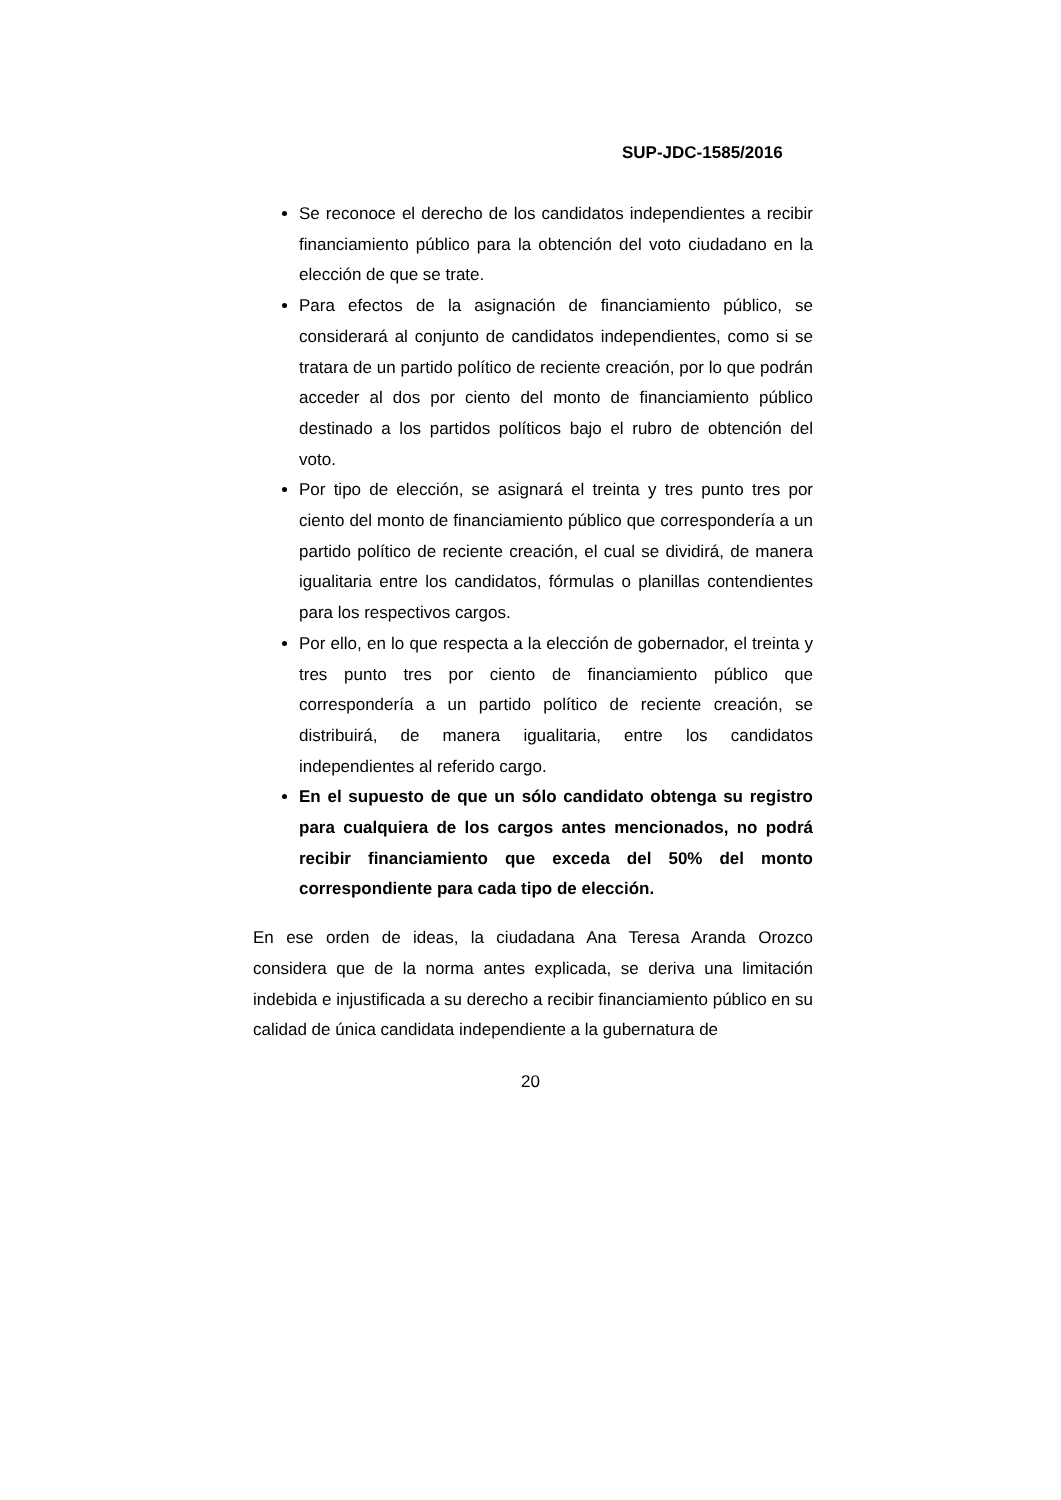SUP-JDC-1585/2016
Se reconoce el derecho de los candidatos independientes a recibir financiamiento público para la obtención del voto ciudadano en la elección de que se trate.
Para efectos de la asignación de financiamiento público, se considerará al conjunto de candidatos independientes, como si se tratara de un partido político de reciente creación, por lo que podrán acceder al dos por ciento del monto de financiamiento público destinado a los partidos políticos bajo el rubro de obtención del voto.
Por tipo de elección, se asignará el treinta y tres punto tres por ciento del monto de financiamiento público que correspondería a un partido político de reciente creación, el cual se dividirá, de manera igualitaria entre los candidatos, fórmulas o planillas contendientes para los respectivos cargos.
Por ello, en lo que respecta a la elección de gobernador, el treinta y tres punto tres por ciento de financiamiento público que correspondería a un partido político de reciente creación, se distribuirá, de manera igualitaria, entre los candidatos independientes al referido cargo.
En el supuesto de que un sólo candidato obtenga su registro para cualquiera de los cargos antes mencionados, no podrá recibir financiamiento que exceda del 50% del monto correspondiente para cada tipo de elección.
En ese orden de ideas, la ciudadana Ana Teresa Aranda Orozco considera que de la norma antes explicada, se deriva una limitación indebida e injustificada a su derecho a recibir financiamiento público en su calidad de única candidata independiente a la gubernatura de
20